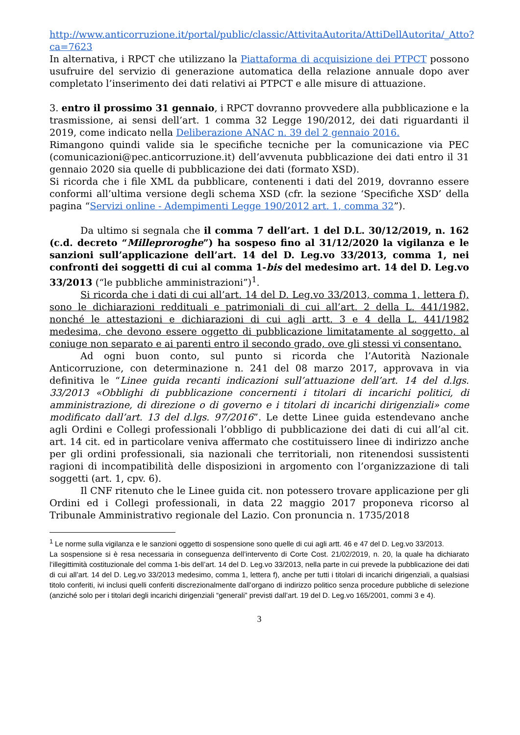http://www.anticorruzione.it/portal/public/classic/AttivitaAutorita/AttiDellAutorita/_Atto?ca=7623
In alternativa, i RPCT che utilizzano la Piattaforma di acquisizione dei PTPCT possono usufruire del servizio di generazione automatica della relazione annuale dopo aver completato l’inserimento dei dati relativi ai PTPCT e alle misure di attuazione.
3. entro il prossimo 31 gennaio, i RPCT dovranno provvedere alla pubblicazione e la trasmissione, ai sensi dell’art. 1 comma 32 Legge 190/2012, dei dati riguardanti il 2019, come indicato nella Deliberazione ANAC n. 39 del 2 gennaio 2016.
Rimangono quindi valide sia le specifiche tecniche per la comunicazione via PEC (comunicazioni@pec.anticorruzione.it) dell’avvenuta pubblicazione dei dati entro il 31 gennaio 2020 sia quelle di pubblicazione dei dati (formato XSD).
Si ricorda che i file XML da pubblicare, contenenti i dati del 2019, dovranno essere conformi all’ultima versione degli schema XSD (cfr. la sezione ‘Specifiche XSD’ della pagina “Servizi online - Adempimenti Legge 190/2012 art. 1, comma 32”).
Da ultimo si segnala che il comma 7 dell’art. 1 del D.L. 30/12/2019, n. 162 (c.d. decreto “Milleproroghe”) ha sospeso fino al 31/12/2020 la vigilanza e le sanzioni sull’applicazione dell’art. 14 del D. Leg.vo 33/2013, comma 1, nei confronti dei soggetti di cui al comma 1-bis del medesimo art. 14 del D. Leg.vo 33/2013 (“le pubbliche amministrazioni”)<sup>1</sup>.
Si ricorda che i dati di cui all’art. 14 del D. Leg.vo 33/2013, comma 1, lettera f), sono le dichiarazioni reddituali e patrimoniali di cui all’art. 2 della L. 441/1982, nonché le attestazioni e dichiarazioni di cui agli artt. 3 e 4 della L. 441/1982 medesima, che devono essere oggetto di pubblicazione limitatamente al soggetto, al coniuge non separato e ai parenti entro il secondo grado, ove gli stessi vi consentano.
Ad ogni buon conto, sul punto si ricorda che l’Autorità Nazionale Anticorruzione, con determinazione n. 241 del 08 marzo 2017, approvava in via definitiva le “Linee guida recanti indicazioni sull’attuazione dell’art. 14 del d.lgs. 33/2013 «Obblighi di pubblicazione concernenti i titolari di incarichi politici, di amministrazione, di direzione o di governo e i titolari di incarichi dirigenziali» come modificato dall’art. 13 del d.lgs. 97/2016”. Le dette Linee guida estendevano anche agli Ordini e Collegi professionali l’obbligo di pubblicazione dei dati di cui all’al cit. art. 14 cit. ed in particolare veniva affermato che costituissero linee di indirizzo anche per gli ordini professionali, sia nazionali che territoriali, non ritenendosi sussistenti ragioni di incompatibilità delle disposizioni in argomento con l’organizzazione di tali soggetti (art. 1, cpv. 6).
Il CNF ritenuto che le Linee guida cit. non potessero trovare applicazione per gli Ordini ed i Collegi professionali, in data 22 maggio 2017 proponeva ricorso al Tribunale Amministrativo regionale del Lazio. Con pronuncia n. 1735/2018
<sup>1</sup> Le norme sulla vigilanza e le sanzioni oggetto di sospensione sono quelle di cui agli artt. 46 e 47 del D. Leg.vo 33/2013.
La sospensione si è resa necessaria in conseguenza dell’intervento di Corte Cost. 21/02/2019, n. 20, la quale ha dichiarato l’illegittimità costituzionale del comma 1-bis dell’art. 14 del D. Leg.vo 33/2013, nella parte in cui prevede la pubblicazione dei dati di cui all’art. 14 del D. Leg.vo 33/2013 medesimo, comma 1, lettera f), anche per tutti i titolari di incarichi dirigenziali, a qualsiasi titolo conferiti, ivi inclusi quelli conferiti discrezionalmente dall’organo di indirizzo politico senza procedure pubbliche di selezione (anziché solo per i titolari degli incarichi dirigenziali “generali” previsti dall’art. 19 del D. Leg.vo 165/2001, commi 3 e 4).
3